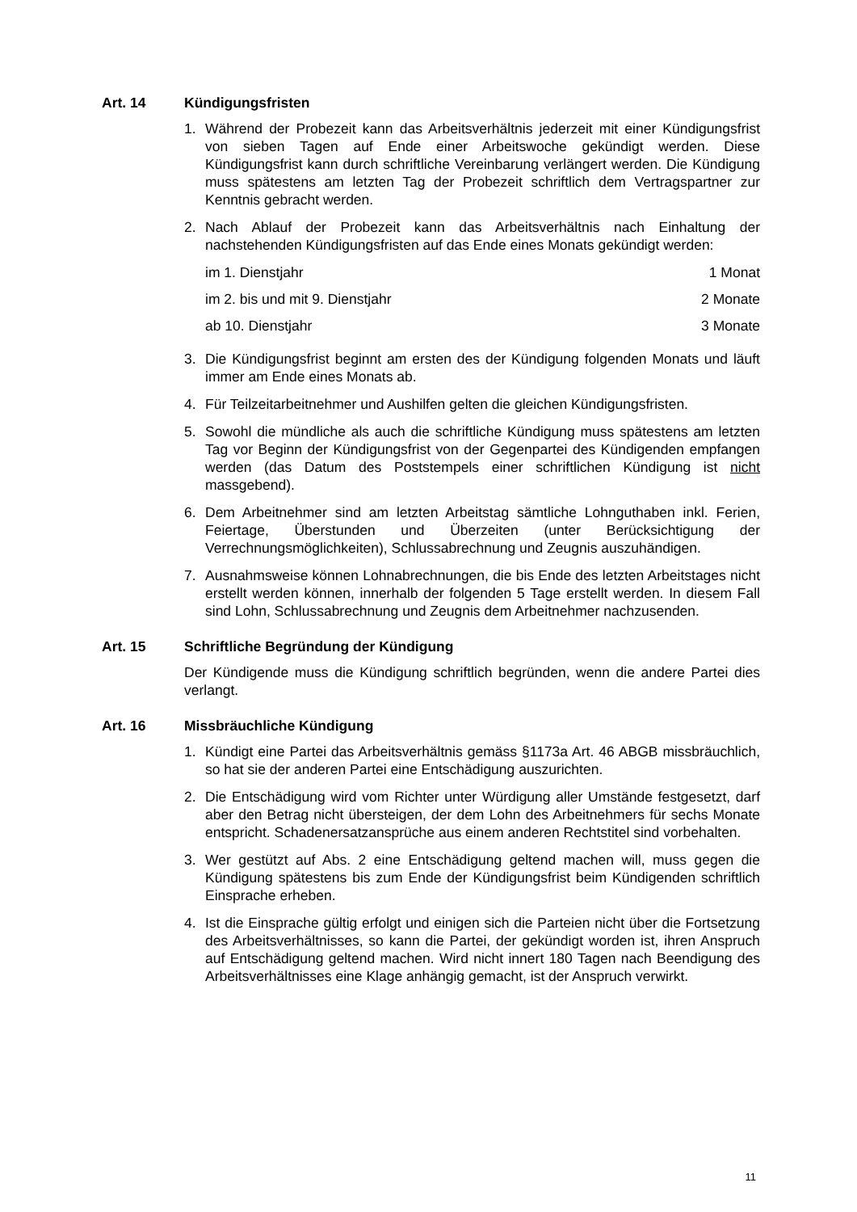Art. 14 Kündigungsfristen
1. Während der Probezeit kann das Arbeitsverhältnis jederzeit mit einer Kündigungsfrist von sieben Tagen auf Ende einer Arbeitswoche gekündigt werden. Diese Kündigungsfrist kann durch schriftliche Vereinbarung verlängert werden. Die Kündigung muss spätestens am letzten Tag der Probezeit schriftlich dem Vertragspartner zur Kenntnis gebracht werden.
2. Nach Ablauf der Probezeit kann das Arbeitsverhältnis nach Einhaltung der nachstehenden Kündigungsfristen auf das Ende eines Monats gekündigt werden:
| im 1. Dienstjahr | 1 Monat |
| im 2. bis und mit 9. Dienstjahr | 2 Monate |
| ab 10. Dienstjahr | 3 Monate |
3. Die Kündigungsfrist beginnt am ersten des der Kündigung folgenden Monats und läuft immer am Ende eines Monats ab.
4. Für Teilzeitarbeitnehmer und Aushilfen gelten die gleichen Kündigungsfristen.
5. Sowohl die mündliche als auch die schriftliche Kündigung muss spätestens am letzten Tag vor Beginn der Kündigungsfrist von der Gegenpartei des Kündigenden empfangen werden (das Datum des Poststempels einer schriftlichen Kündigung ist nicht massgebend).
6. Dem Arbeitnehmer sind am letzten Arbeitstag sämtliche Lohnguthaben inkl. Ferien, Feiertage, Überstunden und Überzeiten (unter Berücksichtigung der Verrechnungsmöglichkeiten), Schlussabrechnung und Zeugnis auszuhändigen.
7. Ausnahmsweise können Lohnabrechnungen, die bis Ende des letzten Arbeitstages nicht erstellt werden können, innerhalb der folgenden 5 Tage erstellt werden. In diesem Fall sind Lohn, Schlussabrechnung und Zeugnis dem Arbeitnehmer nachzusenden.
Art. 15 Schriftliche Begründung der Kündigung
Der Kündigende muss die Kündigung schriftlich begründen, wenn die andere Partei dies verlangt.
Art. 16 Missbräuchliche Kündigung
1. Kündigt eine Partei das Arbeitsverhältnis gemäss §1173a Art. 46 ABGB missbräuchlich, so hat sie der anderen Partei eine Entschädigung auszurichten.
2. Die Entschädigung wird vom Richter unter Würdigung aller Umstände festgesetzt, darf aber den Betrag nicht übersteigen, der dem Lohn des Arbeitnehmers für sechs Monate entspricht. Schadenersatzansprüche aus einem anderen Rechtstitel sind vorbehalten.
3. Wer gestützt auf Abs. 2 eine Entschädigung geltend machen will, muss gegen die Kündigung spätestens bis zum Ende der Kündigungsfrist beim Kündigenden schriftlich Einsprache erheben.
4. Ist die Einsprache gültig erfolgt und einigen sich die Parteien nicht über die Fortsetzung des Arbeitsverhältnisses, so kann die Partei, der gekündigt worden ist, ihren Anspruch auf Entschädigung geltend machen. Wird nicht innert 180 Tagen nach Beendigung des Arbeitsverhältnisses eine Klage anhängig gemacht, ist der Anspruch verwirkt.
11